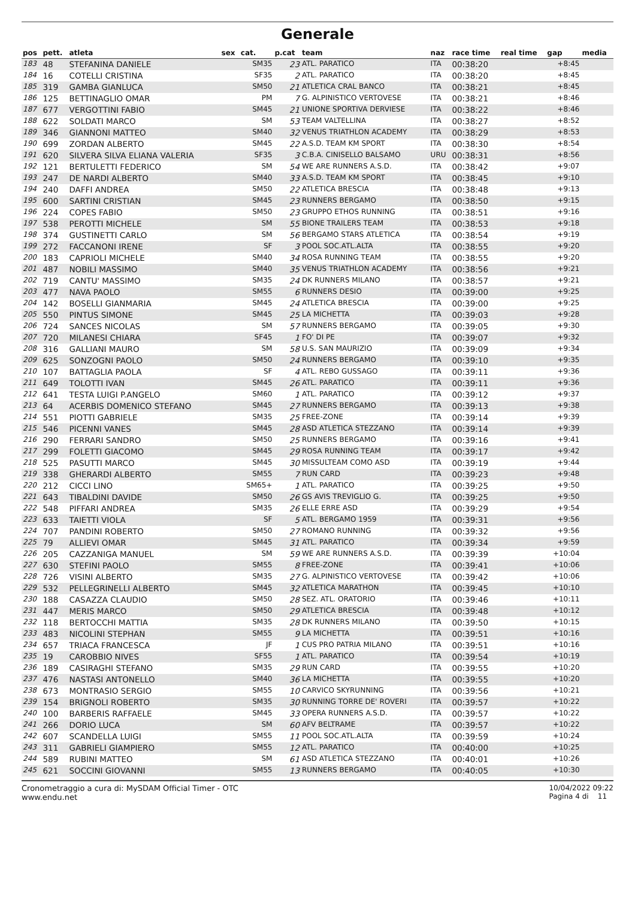Generale
| pos | pett. | atleta | sex | cat. | p.cat | team | naz | race time | real time | gap | media |
| --- | --- | --- | --- | --- | --- | --- | --- | --- | --- | --- | --- |
| 183 | 48 | STEFANINA DANIELE | | SM35 | 23 | ATL. PARATICO | ITA | 00:38:20 | | +8:45 | |
| 184 | 16 | COTELLI CRISTINA | | SF35 | 2 | ATL. PARATICO | ITA | 00:38:20 | | +8:45 | |
| 185 | 319 | GAMBA GIANLUCA | | SM50 | 21 | ATLETICA CRAL BANCO | ITA | 00:38:21 | | +8:45 | |
| 186 | 125 | BETTINAGLIO OMAR | | PM | 7 | G. ALPINISTICO VERTOVESE | ITA | 00:38:21 | | +8:46 | |
| 187 | 677 | VERGOTTINI FABIO | | SM45 | 21 | UNIONE SPORTIVA DERVIESE | ITA | 00:38:22 | | +8:46 | |
| 188 | 622 | SOLDATI MARCO | | SM | 53 | TEAM VALTELLINA | ITA | 00:38:27 | | +8:52 | |
| 189 | 346 | GIANNONI MATTEO | | SM40 | 32 | VENUS TRIATHLON ACADEMY | ITA | 00:38:29 | | +8:53 | |
| 190 | 699 | ZORDAN ALBERTO | | SM45 | 22 | A.S.D. TEAM KM SPORT | ITA | 00:38:30 | | +8:54 | |
| 191 | 620 | SILVERA SILVA ELIANA VALERIA | | SF35 | 3 | C.B.A. CINISELLO BALSAMO | URU | 00:38:31 | | +8:56 | |
| 192 | 121 | BERTULETTI FEDERICO | | SM | 54 | WE ARE RUNNERS A.S.D. | ITA | 00:38:42 | | +9:07 | |
| 193 | 247 | DE NARDI ALBERTO | | SM40 | 33 | A.S.D. TEAM KM SPORT | ITA | 00:38:45 | | +9:10 | |
| 194 | 240 | DAFFI ANDREA | | SM50 | 22 | ATLETICA BRESCIA | ITA | 00:38:48 | | +9:13 | |
| 195 | 600 | SARTINI CRISTIAN | | SM45 | 23 | RUNNERS BERGAMO | ITA | 00:38:50 | | +9:15 | |
| 196 | 224 | COPES FABIO | | SM50 | 23 | GRUPPO ETHOS RUNNING | ITA | 00:38:51 | | +9:16 | |
| 197 | 538 | PEROTTI MICHELE | | SM | 55 | BIONE TRAILERS TEAM | ITA | 00:38:53 | | +9:18 | |
| 198 | 374 | GUSTINETTI CARLO | | SM | 56 | BERGAMO STARS ATLETICA | ITA | 00:38:54 | | +9:19 | |
| 199 | 272 | FACCANONI IRENE | | SF | 3 | POOL SOC.ATL.ALTA | ITA | 00:38:55 | | +9:20 | |
| 200 | 183 | CAPRIOLI MICHELE | | SM40 | 34 | ROSA RUNNING TEAM | ITA | 00:38:55 | | +9:20 | |
| 201 | 487 | NOBILI MASSIMO | | SM40 | 35 | VENUS TRIATHLON ACADEMY | ITA | 00:38:56 | | +9:21 | |
| 202 | 719 | CANTU' MASSIMO | | SM35 | 24 | DK RUNNERS MILANO | ITA | 00:38:57 | | +9:21 | |
| 203 | 477 | NAVA PAOLO | | SM55 | 6 | RUNNERS DESIO | ITA | 00:39:00 | | +9:25 | |
| 204 | 142 | BOSELLI GIANMARIA | | SM45 | 24 | ATLETICA BRESCIA | ITA | 00:39:00 | | +9:25 | |
| 205 | 550 | PINTUS SIMONE | | SM45 | 25 | LA MICHETTA | ITA | 00:39:03 | | +9:28 | |
| 206 | 724 | SANCES NICOLAS | | SM | 57 | RUNNERS BERGAMO | ITA | 00:39:05 | | +9:30 | |
| 207 | 720 | MILANESI CHIARA | | SF45 | 1 | FO' DI PE | ITA | 00:39:07 | | +9:32 | |
| 208 | 316 | GALLIANI MAURO | | SM | 58 | U.S. SAN MAURIZIO | ITA | 00:39:09 | | +9:34 | |
| 209 | 625 | SONZOGNI PAOLO | | SM50 | 24 | RUNNERS BERGAMO | ITA | 00:39:10 | | +9:35 | |
| 210 | 107 | BATTAGLIA PAOLA | | SF | 4 | ATL. REBO GUSSAGO | ITA | 00:39:11 | | +9:36 | |
| 211 | 649 | TOLOTTI IVAN | | SM45 | 26 | ATL. PARATICO | ITA | 00:39:11 | | +9:36 | |
| 212 | 641 | TESTA LUIGI P.ANGELO | | SM60 | 1 | ATL. PARATICO | ITA | 00:39:12 | | +9:37 | |
| 213 | 64 | ACERBIS DOMENICO STEFANO | | SM45 | 27 | RUNNERS BERGAMO | ITA | 00:39:13 | | +9:38 | |
| 214 | 551 | PIOTTI GABRIELE | | SM35 | 25 | FREE-ZONE | ITA | 00:39:14 | | +9:39 | |
| 215 | 546 | PICENNI VANES | | SM45 | 28 | ASD ATLETICA STEZZANO | ITA | 00:39:14 | | +9:39 | |
| 216 | 290 | FERRARI SANDRO | | SM50 | 25 | RUNNERS BERGAMO | ITA | 00:39:16 | | +9:41 | |
| 217 | 299 | FOLETTI GIACOMO | | SM45 | 29 | ROSA RUNNING TEAM | ITA | 00:39:17 | | +9:42 | |
| 218 | 525 | PASUTTI MARCO | | SM45 | 30 | MISSULTEAM COMO ASD | ITA | 00:39:19 | | +9:44 | |
| 219 | 338 | GHERARDI ALBERTO | | SM55 | 7 | RUN CARD | ITA | 00:39:23 | | +9:48 | |
| 220 | 212 | CICCI LINO | | SM65+ | 1 | ATL. PARATICO | ITA | 00:39:25 | | +9:50 | |
| 221 | 643 | TIBALDINI DAVIDE | | SM50 | 26 | GS AVIS TREVIGLIO G. | ITA | 00:39:25 | | +9:50 | |
| 222 | 548 | PIFFARI ANDREA | | SM35 | 26 | ELLE ERRE ASD | ITA | 00:39:29 | | +9:54 | |
| 223 | 633 | TAIETTI VIOLA | | SF | 5 | ATL. BERGAMO 1959 | ITA | 00:39:31 | | +9:56 | |
| 224 | 707 | PANDINI ROBERTO | | SM50 | 27 | ROMANO RUNNING | ITA | 00:39:32 | | +9:56 | |
| 225 | 79 | ALLIEVI OMAR | | SM45 | 31 | ATL. PARATICO | ITA | 00:39:34 | | +9:59 | |
| 226 | 205 | CAZZANIGA MANUEL | | SM | 59 | WE ARE RUNNERS A.S.D. | ITA | 00:39:39 | | +10:04 | |
| 227 | 630 | STEFINI PAOLO | | SM55 | 8 | FREE-ZONE | ITA | 00:39:41 | | +10:06 | |
| 228 | 726 | VISINI ALBERTO | | SM35 | 27 | G. ALPINISTICO VERTOVESE | ITA | 00:39:42 | | +10:06 | |
| 229 | 532 | PELLEGRINELLI ALBERTO | | SM45 | 32 | ATLETICA MARATHON | ITA | 00:39:45 | | +10:10 | |
| 230 | 188 | CASAZZA CLAUDIO | | SM50 | 28 | SEZ. ATL. ORATORIO | ITA | 00:39:46 | | +10:11 | |
| 231 | 447 | MERIS MARCO | | SM50 | 29 | ATLETICA BRESCIA | ITA | 00:39:48 | | +10:12 | |
| 232 | 118 | BERTOCCHI MATTIA | | SM35 | 28 | DK RUNNERS MILANO | ITA | 00:39:50 | | +10:15 | |
| 233 | 483 | NICOLINI STEPHAN | | SM55 | 9 | LA MICHETTA | ITA | 00:39:51 | | +10:16 | |
| 234 | 657 | TRIACA FRANCESCA | | JF | 1 | CUS PRO PATRIA MILANO | ITA | 00:39:51 | | +10:16 | |
| 235 | 19 | CAROBBIO NIVES | | SF55 | 1 | ATL. PARATICO | ITA | 00:39:54 | | +10:19 | |
| 236 | 189 | CASIRAGHI STEFANO | | SM35 | 29 | RUN CARD | ITA | 00:39:55 | | +10:20 | |
| 237 | 476 | NASTASI ANTONELLO | | SM40 | 36 | LA MICHETTA | ITA | 00:39:55 | | +10:20 | |
| 238 | 673 | MONTRASIO SERGIO | | SM55 | 10 | CARVICO SKYRUNNING | ITA | 00:39:56 | | +10:21 | |
| 239 | 154 | BRIGNOLI ROBERTO | | SM35 | 30 | RUNNING TORRE DE' ROVERI | ITA | 00:39:57 | | +10:22 | |
| 240 | 100 | BARBERIS RAFFAELE | | SM45 | 33 | OPERA RUNNERS A.S.D. | ITA | 00:39:57 | | +10:22 | |
| 241 | 266 | DORIO LUCA | | SM | 60 | AFV BELTRAME | ITA | 00:39:57 | | +10:22 | |
| 242 | 607 | SCANDELLA LUIGI | | SM55 | 11 | POOL SOC.ATL.ALTA | ITA | 00:39:59 | | +10:24 | |
| 243 | 311 | GABRIELI GIAMPIERO | | SM55 | 12 | ATL. PARATICO | ITA | 00:40:00 | | +10:25 | |
| 244 | 589 | RUBINI MATTEO | | SM | 61 | ASD ATLETICA STEZZANO | ITA | 00:40:01 | | +10:26 | |
| 245 | 621 | SOCCINI GIOVANNI | | SM55 | 13 | RUNNERS BERGAMO | ITA | 00:40:05 | | +10:30 | |
Cronometraggio a cura di: MySDAM Official Timer - OTC
www.endu.net
10/04/2022 09:22
Pagina 4 di 11